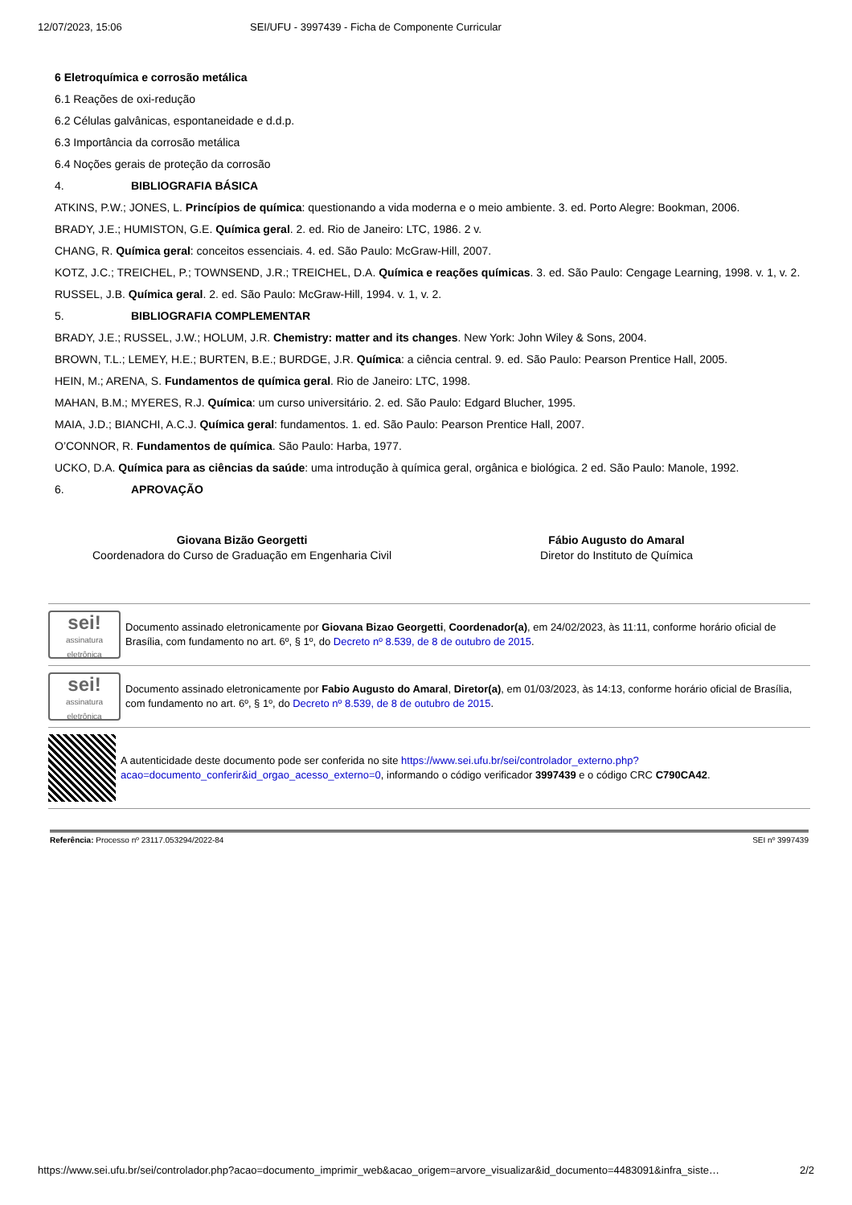12/07/2023, 15:06 SEI/UFU - 3997439 - Ficha de Componente Curricular
6 Eletroquímica e corrosão metálica
6.1 Reações de oxi-redução
6.2 Células galvânicas, espontaneidade e d.d.p.
6.3 Importância da corrosão metálica
6.4 Noções gerais de proteção da corrosão
4. BIBLIOGRAFIA BÁSICA
ATKINS, P.W.; JONES, L. Princípios de química: questionando a vida moderna e o meio ambiente. 3. ed. Porto Alegre: Bookman, 2006.
BRADY, J.E.; HUMISTON, G.E. Química geral. 2. ed. Rio de Janeiro: LTC, 1986. 2 v.
CHANG, R. Química geral: conceitos essenciais. 4. ed. São Paulo: McGraw-Hill, 2007.
KOTZ, J.C.; TREICHEL, P.; TOWNSEND, J.R.; TREICHEL, D.A. Química e reações químicas. 3. ed. São Paulo: Cengage Learning, 1998. v. 1, v. 2.
RUSSEL, J.B. Química geral. 2. ed. São Paulo: McGraw-Hill, 1994. v. 1, v. 2.
5. BIBLIOGRAFIA COMPLEMENTAR
BRADY, J.E.; RUSSEL, J.W.; HOLUM, J.R. Chemistry: matter and its changes. New York: John Wiley & Sons, 2004.
BROWN, T.L.; LEMEY, H.E.; BURTEN, B.E.; BURDGE, J.R. Química: a ciência central. 9. ed. São Paulo: Pearson Prentice Hall, 2005.
HEIN, M.; ARENA, S. Fundamentos de química geral. Rio de Janeiro: LTC, 1998.
MAHAN, B.M.; MYERES, R.J. Química: um curso universitário. 2. ed. São Paulo: Edgard Blucher, 1995.
MAIA, J.D.; BIANCHI, A.C.J. Química geral: fundamentos. 1. ed. São Paulo: Pearson Prentice Hall, 2007.
O’CONNOR, R. Fundamentos de química. São Paulo: Harba, 1977.
UCKO, D.A. Química para as ciências da saúde: uma introdução à química geral, orgânica e biológica. 2 ed. São Paulo: Manole, 1992.
6. APROVAÇÃO
Giovana Bizão Georgetti
Coordenadora do Curso de Graduação em Engenharia Civil
Fábio Augusto do Amaral
Diretor do Instituto de Química
sei!
assinatura eletrônica
Documento assinado eletronicamente por Giovana Bizao Georgetti, Coordenador(a), em 24/02/2023, às 11:11, conforme horário oficial de Brasília, com fundamento no art. 6º, § 1º, do Decreto nº 8.539, de 8 de outubro de 2015.
sei!
assinatura eletrônica
Documento assinado eletronicamente por Fabio Augusto do Amaral, Diretor(a), em 01/03/2023, às 14:13, conforme horário oficial de Brasília, com fundamento no art. 6º, § 1º, do Decreto nº 8.539, de 8 de outubro de 2015.
A autenticidade deste documento pode ser conferida no site https://www.sei.ufu.br/sei/controlador_externo.php?acao=documento_conferir&id_orgao_acesso_externo=0, informando o código verificador 3997439 e o código CRC C790CA42.
Referência: Processo nº 23117.053294/2022-84 SEI nº 3997439
https://www.sei.ufu.br/sei/controlador.php?acao=documento_imprimir_web&acao_origem=arvore_visualizar&id_documento=4483091&infra_siste… 2/2